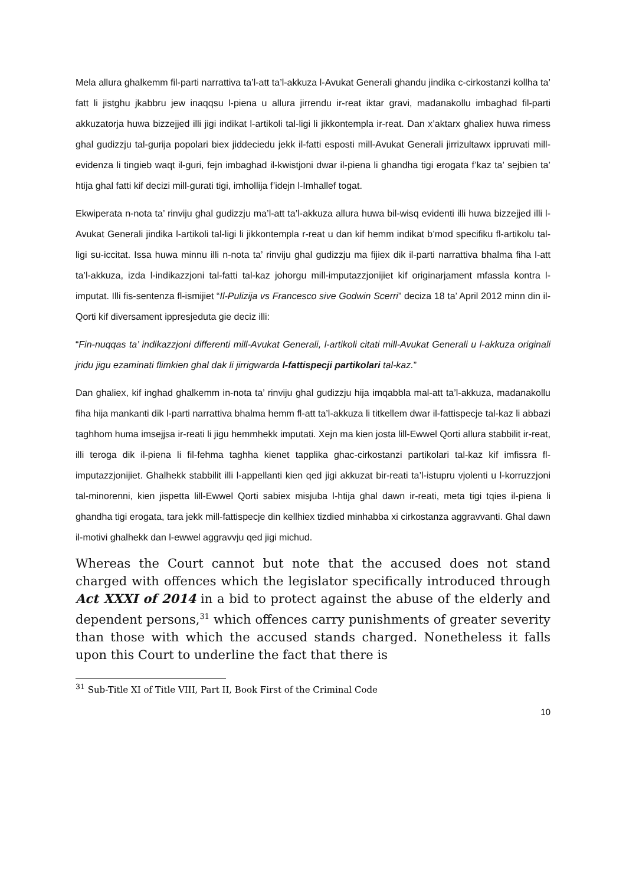Mela allura ghalkemm fil-parti narrattiva ta’l-att ta’l-akkuza l-Avukat Generali ghandu jindika c-cirkostanzi kollha ta’ fatt li jistghu jkabbru jew inaqqsu l-piena u allura jirrendu ir-reat iktar gravi, madanakollu imbaghad fil-parti akkuzatorja huwa bizzejjed illi jigi indikat l-artikoli tal-ligi li jikkontempla ir-reat. Dan x’aktarx ghaliex huwa rimess ghal gudizzju tal-gurija popolari biex jiddeciedu jekk il-fatti esposti mill-Avukat Generali jirrizultawx ippruvati mill-evidenza li tingieb waqt il-guri, fejn imbaghad il-kwistjoni dwar il-piena li ghandha tigi erogata f’kaz ta’ sejbien ta’ htija ghal fatti kif decizi mill-gurati tigi, imhollija f’idejn l-Imhallef togat.
Ekwiperata n-nota ta’ rinviju ghal gudizzju ma’l-att ta’l-akkuza allura huwa bil-wisq evidenti illi huwa bizzejjed illi l-Avukat Generali jindika l-artikoli tal-ligi li jikkontempla r-reat u dan kif hemm indikat b’mod specifiku fl-artikolu tal-ligi su-iccitat. Issa huwa minnu illi n-nota ta’ rinviju ghal gudizzju ma fijiex dik il-parti narrattiva bhalma fiha l-att ta’l-akkuza, izda l-indikazzjoni tal-fatti tal-kaz johorgu mill-imputazzjonijiet kif originarjament mfassla kontra l-imputat. Illi fis-sentenza fl-ismijiet “Il-Pulizija vs Francesco sive Godwin Scerri” deciza 18 ta’ April 2012 minn din il-Qorti kif diversament ippresjeduta gie deciz illi:
“Fin-nuqqas ta’ indikazzjoni differenti mill-Avukat Generali, l-artikoli citati mill-Avukat Generali u l-akkuza originali jridu jigu ezaminati flimkien ghal dak li jirrigwarda l-fattispecji partikolari tal-kaz.”
Dan ghaliex, kif inghad ghalkemm in-nota ta’ rinviju ghal gudizzju hija imqabbla mal-att ta’l-akkuza, madanakollu fiha hija mankanti dik l-parti narrattiva bhalma hemm fl-att ta’l-akkuza li titkellem dwar il-fattispecje tal-kaz li abbazi taghhom huma imsejjsa ir-reati li jigu hemmhekk imputati. Xejn ma kien josta lill-Ewwel Qorti allura stabbilit ir-reat, illi teroga dik il-piena li fil-fehma taghha kienet tapplika ghac-cirkostanzi partikolari tal-kaz kif imfissra fl-imputazzjonijiet. Ghalhekk stabbilit illi l-appellanti kien qed jigi akkuzat bir-reati ta’l-istupru vjolenti u l-korruzzjoni tal-minorenni, kien jispetta lill-Ewwel Qorti sabiex misjuba l-htija ghal dawn ir-reati, meta tigi tqies il-piena li ghandha tigi erogata, tara jekk mill-fattispecje din kellhiex tizdied minhabba xi cirkostanza aggravvanti. Ghal dawn il-motivi ghalhekk dan l-ewwel aggravvju qed jigi michud.
Whereas the Court cannot but note that the accused does not stand charged with offences which the legislator specifically introduced through Act XXXI of 2014 in a bid to protect against the abuse of the elderly and dependent persons,<sup>31</sup> which offences carry punishments of greater severity than those with which the accused stands charged. Nonetheless it falls upon this Court to underline the fact that there is
<sup>31</sup> Sub-Title XI of Title VIII, Part II, Book First of the Criminal Code
10